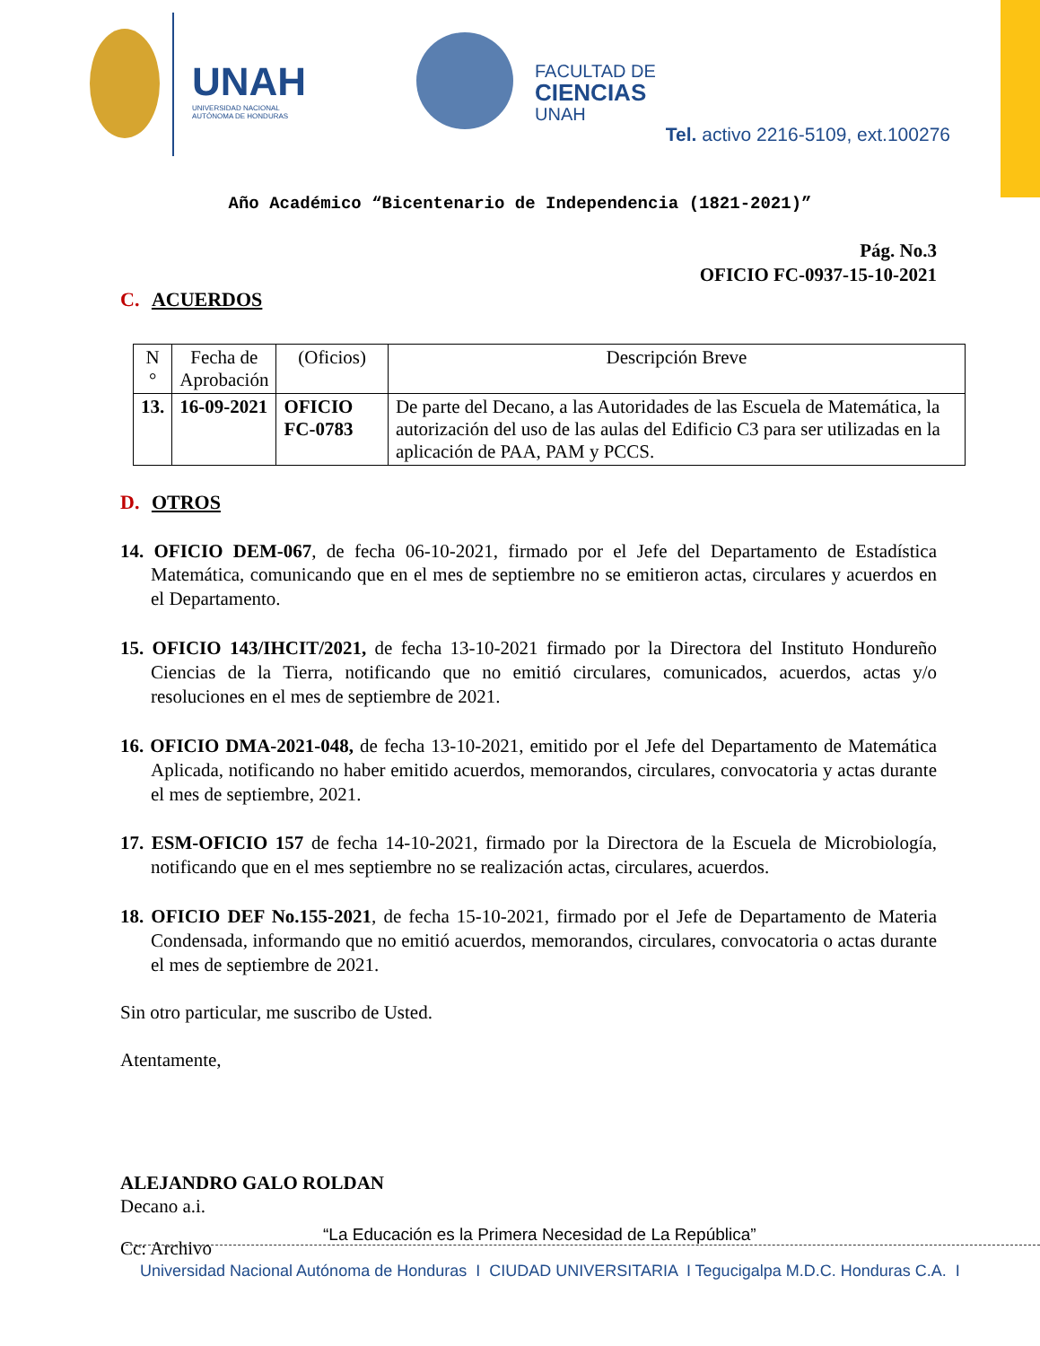UNAH
UNIVERSIDAD NACIONAL
AUTÓNOMA DE HONDURAS
FACULTAD DE
CIENCIAS
UNAH
Tel. activo 2216-5109, ext.100276
Año Académico “Bicentenario de Independencia (1821-2021)”
Pág. No.3
OFICIO FC-0937-15-10-2021
C. ACUERDOS
| N ° | Fecha de Aprobación | (Oficios) | Descripción Breve |
| --- | --- | --- | --- |
| 13. | 16-09-2021 | OFICIO FC-0783 | De parte del Decano, a las Autoridades de las Escuela de Matemática, la autorización del uso de las aulas del Edificio C3 para ser utilizadas en la aplicación de PAA, PAM y PCCS. |
D. OTROS
14. OFICIO DEM-067, de fecha 06-10-2021, firmado por el Jefe del Departamento de Estadística Matemática, comunicando que en el mes de septiembre no se emitieron actas, circulares y acuerdos en el Departamento.
15. OFICIO 143/IHCIT/2021, de fecha 13-10-2021 firmado por la Directora del Instituto Hondureño Ciencias de la Tierra, notificando que no emitió circulares, comunicados, acuerdos, actas y/o resoluciones en el mes de septiembre de 2021.
16. OFICIO DMA-2021-048, de fecha 13-10-2021, emitido por el Jefe del Departamento de Matemática Aplicada, notificando no haber emitido acuerdos, memorandos, circulares, convocatoria y actas durante el mes de septiembre, 2021.
17. ESM-OFICIO 157 de fecha 14-10-2021, firmado por la Directora de la Escuela de Microbiología, notificando que en el mes septiembre no se realización actas, circulares, acuerdos.
18. OFICIO DEF No.155-2021, de fecha 15-10-2021, firmado por el Jefe de Departamento de Materia Condensada, informando que no emitió acuerdos, memorandos, circulares, convocatoria o actas durante el mes de septiembre de 2021.
Sin otro particular, me suscribo de Usted.
Atentamente,
ALEJANDRO GALO ROLDAN
Decano a.i.
Cc: Archivo
“La Educación es la Primera Necesidad de La República”
Universidad Nacional Autónoma de Honduras I CIUDAD UNIVERSITARIA I Tegucigalpa M.D.C. Honduras C.A. I